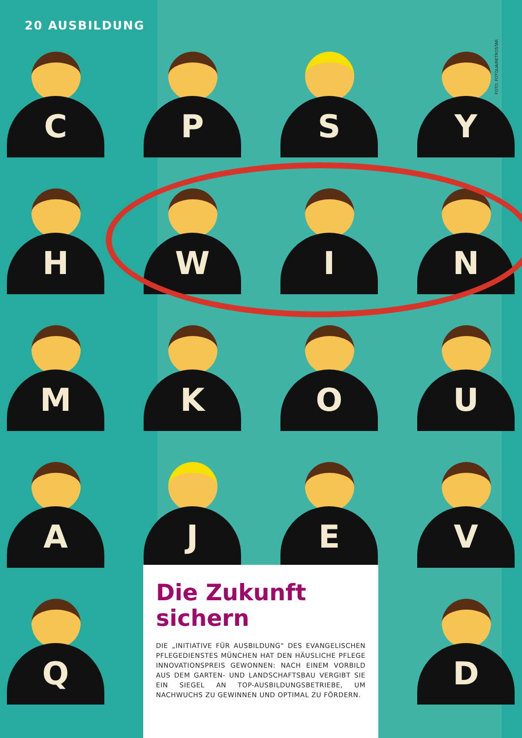20 AUSBILDUNG
FOTO: FOTOLIA/RETROSTAR
C
P
S
Y
H
W
I
N
M
K
O
U
A
J
E
V
Q
D
Die Zukunft sichern
DIE „INITIATIVE FÜR AUSBILDUNG“ DES EVANGELISCHEN PFLEGEDIENSTES MÜNCHEN HAT DEN HÄUSLICHE PFLEGE INNOVATIONSPREIS GEWONNEN: NACH EINEM VORBILD AUS DEM GARTEN- UND LANDSCHAFTSBAU VERGIBT SIE EIN SIEGEL AN TOP-AUSBILDUNGSBETRIEBE, UM NACHWUCHS ZU GEWINNEN UND OPTIMAL ZU FÖRDERN.